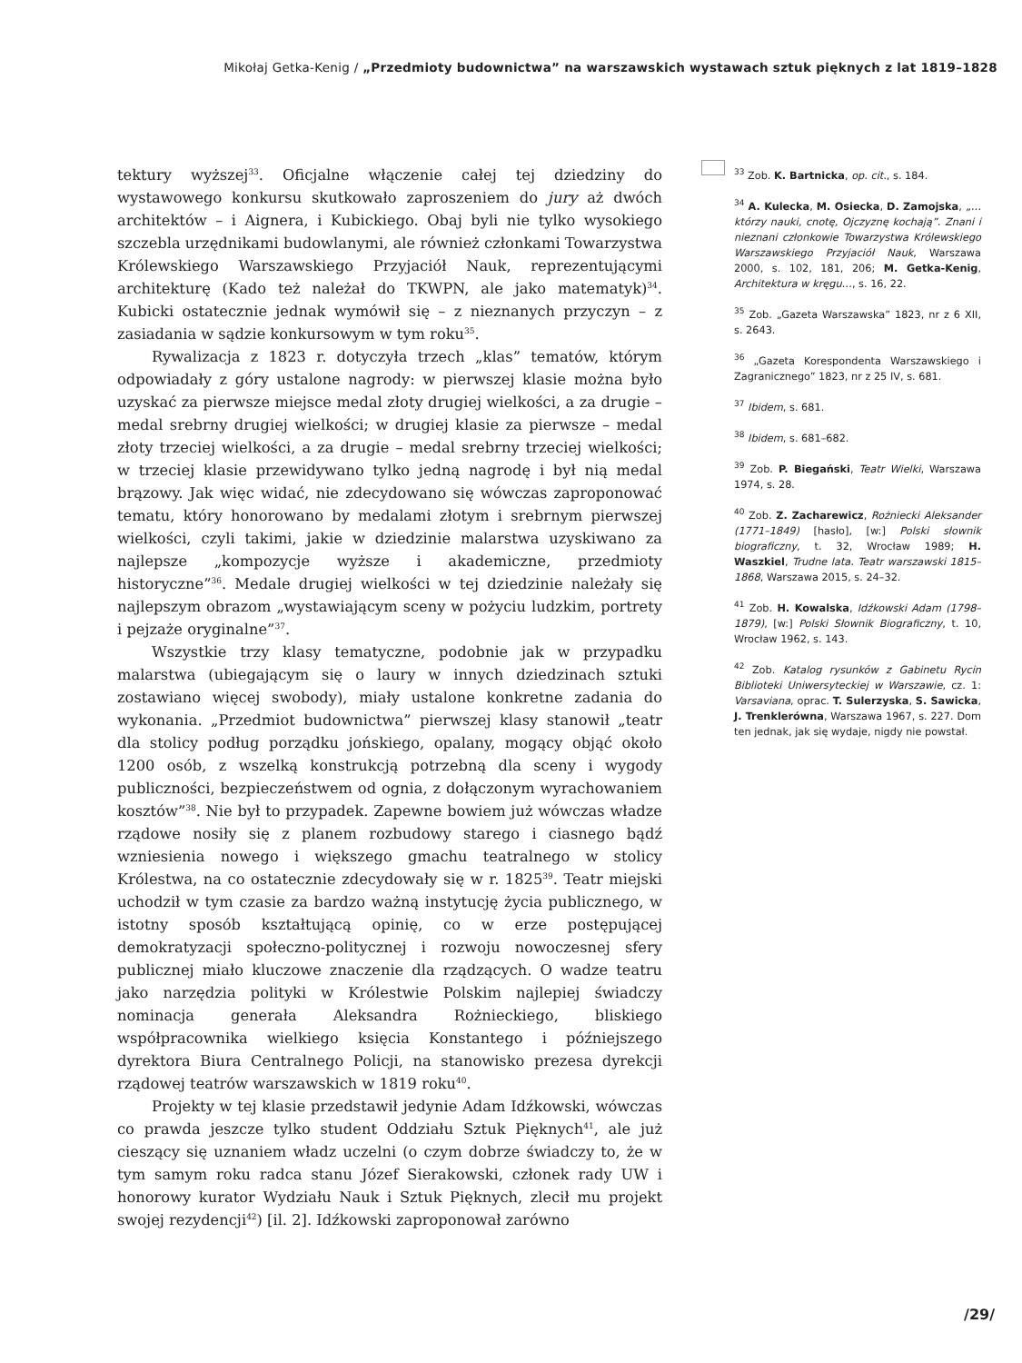Mikołaj Getka-Kenig / „Przedmioty budownictwa” na warszawskich wystawach sztuk pięknych z lat 1819–1828
tektury wyższej<sup>33</sup>. Oficjalne włączenie całej tej dziedziny do wystawowego konkursu skutkowało zaproszeniem do jury aż dwóch architektów – i Aignera, i Kubickiego. Obaj byli nie tylko wysokiego szczebla urzędnikami budowlanymi, ale również członkami Towarzystwa Królewskiego Warszawskiego Przyjaciół Nauk, reprezentującymi architekturę (Kado też należał do TKWPN, ale jako matematyk)<sup>34</sup>. Kubicki ostatecznie jednak wymówił się – z nieznanych przyczyn – z zasiadania w sądzie konkursowym w tym roku<sup>35</sup>.
Rywalizacja z 1823 r. dotyczyła trzech „klas” tematów, którym odpowiadały z góry ustalone nagrody: w pierwszej klasie można było uzyskać za pierwsze miejsce medal złoty drugiej wielkości, a za drugie – medal srebrny drugiej wielkości; w drugiej klasie za pierwsze – medal złoty trzeciej wielkości, a za drugie – medal srebrny trzeciej wielkości; w trzeciej klasie przewidywano tylko jedną nagrodę i był nią medal brązowy. Jak więc widać, nie zdecydowano się wówczas zaproponować tematu, który honorowano by medalami złotym i srebrnym pierwszej wielkości, czyli takimi, jakie w dziedzinie malarstwa uzyskiwano za najlepsze „kompozycje wyższe i akademiczne, przedmioty historyczne”<sup>36</sup>. Medale drugiej wielkości w tej dziedzinie należały się najlepszym obrazom „wystawiającym sceny w pożyciu ludzkim, portrety i pejzaże oryginalne”<sup>37</sup>.
Wszystkie trzy klasy tematyczne, podobnie jak w przypadku malarstwa (ubiegającym się o laury w innych dziedzinach sztuki zostawiano więcej swobody), miały ustalone konkretne zadania do wykonania. „Przedmiot budownictwa” pierwszej klasy stanowił „teatr dla stolicy podług porządku jońskiego, opalany, mogący objąć około 1200 osób, z wszelką konstrukcją potrzebną dla sceny i wygody publiczności, bezpieczeństwem od ognia, z dołączonym wyrachowaniem kosztów”<sup>38</sup>. Nie był to przypadek. Zapewne bowiem już wówczas władze rządowe nosiły się z planem rozbudowy starego i ciasnego bądź wzniesienia nowego i większego gmachu teatralnego w stolicy Królestwa, na co ostatecznie zdecydowały się w r. 1825<sup>39</sup>. Teatr miejski uchodził w tym czasie za bardzo ważną instytucję życia publicznego, w istotny sposób kształtującą opinię, co w erze postępującej demokratyzacji społeczno-politycznej i rozwoju nowoczesnej sfery publicznej miało kluczowe znaczenie dla rządzących. O wadze teatru jako narzędzia polityki w Królestwie Polskim najlepiej świadczy nominacja generała Aleksandra Rożnieckiego, bliskiego współpracownika wielkiego księcia Konstantego i późniejszego dyrektora Biura Centralnego Policji, na stanowisko prezesa dyrekcji rządowej teatrów warszawskich w 1819 roku<sup>40</sup>.
Projekty w tej klasie przedstawił jedynie Adam Idźkowski, wówczas co prawda jeszcze tylko student Oddziału Sztuk Pięknych<sup>41</sup>, ale już cieszący się uznaniem władz uczelni (o czym dobrze świadczy to, że w tym samym roku radca stanu Józef Sierakowski, członek rady UW i honorowy kurator Wydziału Nauk i Sztuk Pięknych, zlecił mu projekt swojej rezydencji<sup>42</sup>) [il. 2]. Idźkowski zaproponował zarówno
<sup>33</sup> Zob. K. Bartnicka, op. cit., s. 184.
<sup>34</sup> A. Kulecka, M. Osiecka, D. Zamojska, „… którzy nauki, cnotę, Ojczyznę kochają”. Znani i nieznani członkowie Towarzystwa Królewskiego Warszawskiego Przyjaciół Nauk, Warszawa 2000, s. 102, 181, 206; M. Getka-Kenig, Architektura w kręgu…, s. 16, 22.
<sup>35</sup> Zob. „Gazeta Warszawska” 1823, nr z 6 XII, s. 2643.
<sup>36</sup> „Gazeta Korespondenta Warszawskiego i Zagranicznego” 1823, nr z 25 IV, s. 681.
<sup>37</sup> Ibidem, s. 681.
<sup>38</sup> Ibidem, s. 681–682.
<sup>39</sup> Zob. P. Biegański, Teatr Wielki, Warszawa 1974, s. 28.
<sup>40</sup> Zob. Z. Zacharewicz, Rożniecki Aleksander (1771–1849) [hasło], [w:] Polski słownik biograficzny, t. 32, Wrocław 1989; H. Waszkiel, Trudne lata. Teatr warszawski 1815–1868, Warszawa 2015, s. 24–32.
<sup>41</sup> Zob. H. Kowalska, Idźkowski Adam (1798–1879), [w:] Polski Słownik Biograficzny, t. 10, Wrocław 1962, s. 143.
<sup>42</sup> Zob. Katalog rysunków z Gabinetu Rycin Biblioteki Uniwersyteckiej w Warszawie, cz. 1: Varsaviana, oprac. T. Sulerzyska, S. Sawicka, J. Trenklerówna, Warszawa 1967, s. 227. Dom ten jednak, jak się wydaje, nigdy nie powstał.
/29/